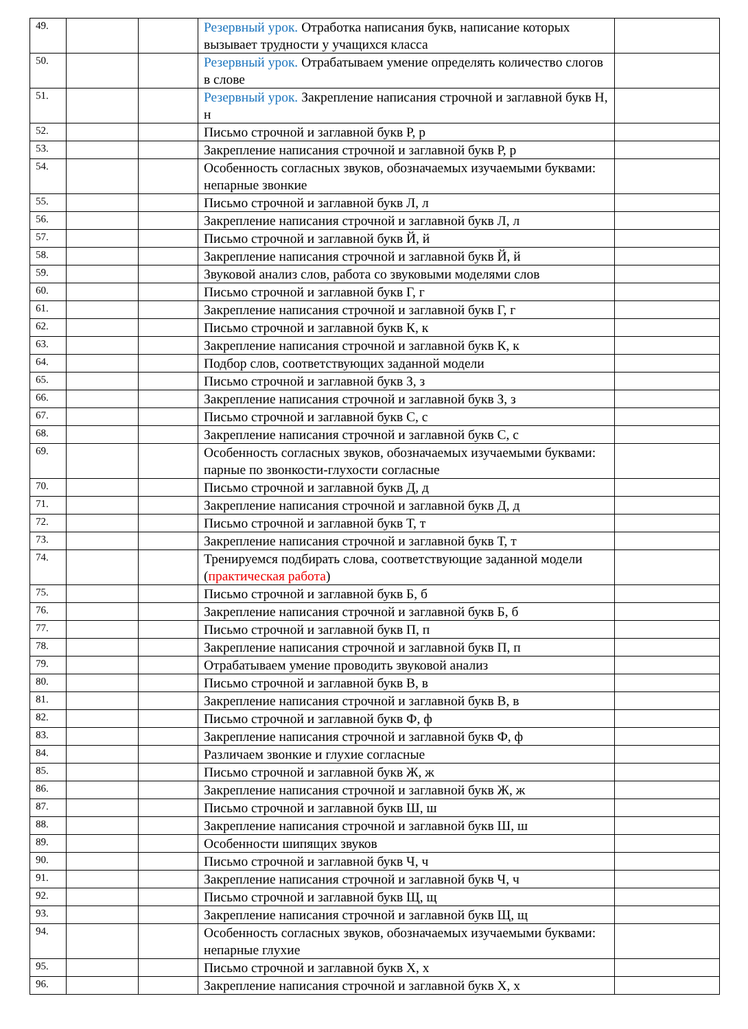| 49. | | | Резервный урок. Отработка написания букв, написание которых вызывает трудности у учащихся класса | |
| 50. | | | Резервный урок. Отрабатываем умение определять количество слогов в слове | |
| 51. | | | Резервный урок. Закрепление написания строчной и заглавной букв Н, н | |
| 52. | | | Письмо строчной и заглавной букв Р, р | |
| 53. | | | Закрепление написания строчной и заглавной букв Р, р | |
| 54. | | | Особенность согласных звуков, обозначаемых изучаемыми буквами: непарные звонкие | |
| 55. | | | Письмо строчной и заглавной букв Л, л | |
| 56. | | | Закрепление написания строчной и заглавной букв Л, л | |
| 57. | | | Письмо строчной и заглавной букв Й, й | |
| 58. | | | Закрепление написания строчной и заглавной букв Й, й | |
| 59. | | | Звуковой анализ слов, работа со звуковыми моделями слов | |
| 60. | | | Письмо строчной и заглавной букв Г, г | |
| 61. | | | Закрепление написания строчной и заглавной букв Г, г | |
| 62. | | | Письмо строчной и заглавной букв К, к | |
| 63. | | | Закрепление написания строчной и заглавной букв К, к | |
| 64. | | | Подбор слов, соответствующих заданной модели | |
| 65. | | | Письмо строчной и заглавной букв З, з | |
| 66. | | | Закрепление написания строчной и заглавной букв З, з | |
| 67. | | | Письмо строчной и заглавной букв С, с | |
| 68. | | | Закрепление написания строчной и заглавной букв С, с | |
| 69. | | | Особенность согласных звуков, обозначаемых изучаемыми буквами: парные по звонкости-глухости согласные | |
| 70. | | | Письмо строчной и заглавной букв Д, д | |
| 71. | | | Закрепление написания строчной и заглавной букв Д, д | |
| 72. | | | Письмо строчной и заглавной букв Т, т | |
| 73. | | | Закрепление написания строчной и заглавной букв Т, т | |
| 74. | | | Тренируемся подбирать слова, соответствующие заданной модели ( практическая работа ) | |
| 75. | | | Письмо строчной и заглавной букв Б, б | |
| 76. | | | Закрепление написания строчной и заглавной букв Б, б | |
| 77. | | | Письмо строчной и заглавной букв П, п | |
| 78. | | | Закрепление написания строчной и заглавной букв П, п | |
| 79. | | | Отрабатываем умение проводить звуковой анализ | |
| 80. | | | Письмо строчной и заглавной букв В, в | |
| 81. | | | Закрепление написания строчной и заглавной букв В, в | |
| 82. | | | Письмо строчной и заглавной букв Ф, ф | |
| 83. | | | Закрепление написания строчной и заглавной букв Ф, ф | |
| 84. | | | Различаем звонкие и глухие согласные | |
| 85. | | | Письмо строчной и заглавной букв Ж, ж | |
| 86. | | | Закрепление написания строчной и заглавной букв Ж, ж | |
| 87. | | | Письмо строчной и заглавной букв Ш, ш | |
| 88. | | | Закрепление написания строчной и заглавной букв Ш, ш | |
| 89. | | | Особенности шипящих звуков | |
| 90. | | | Письмо строчной и заглавной букв Ч, ч | |
| 91. | | | Закрепление написания строчной и заглавной букв Ч, ч | |
| 92. | | | Письмо строчной и заглавной букв Щ, щ | |
| 93. | | | Закрепление написания строчной и заглавной букв Щ, щ | |
| 94. | | | Особенность согласных звуков, обозначаемых изучаемыми буквами: непарные глухие | |
| 95. | | | Письмо строчной и заглавной букв Х, х | |
| 96. | | | Закрепление написания строчной и заглавной букв Х, х | |